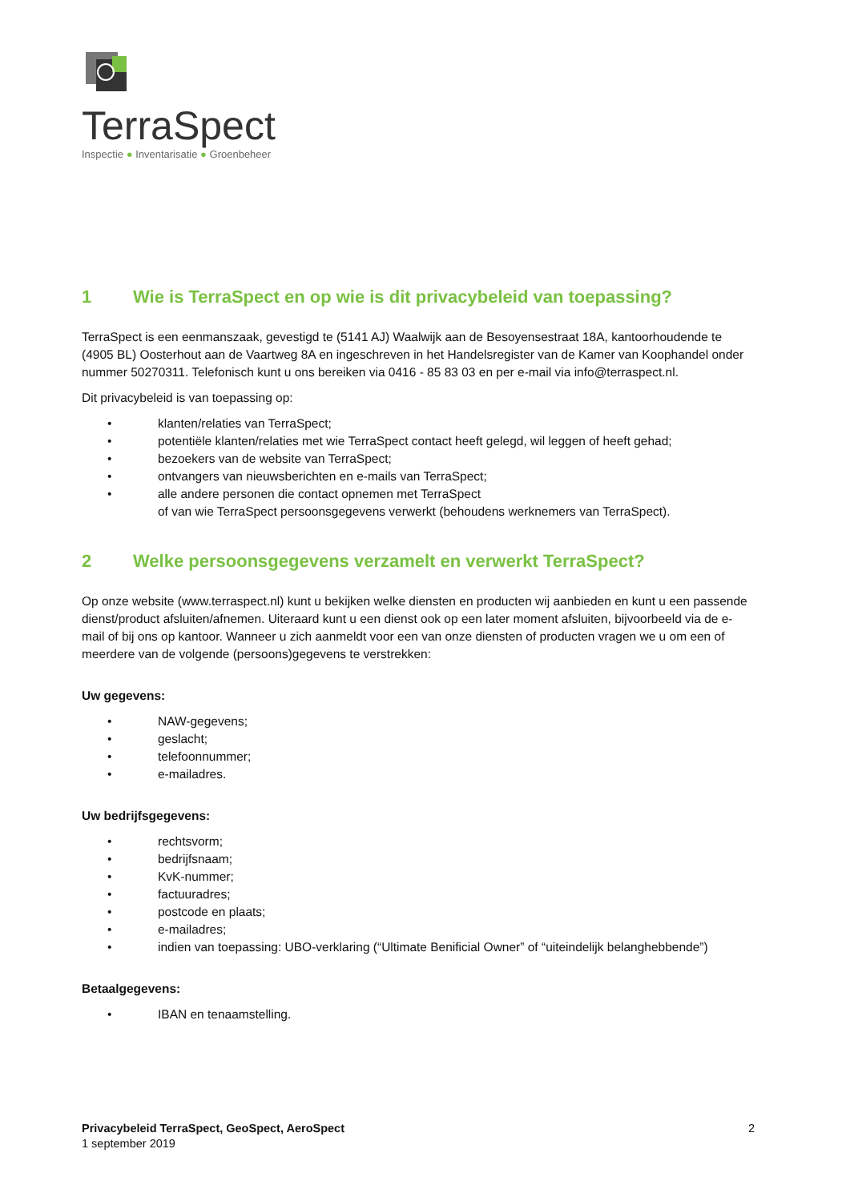TerraSpect
Inspectie ● Inventarisatie ● Groenbeheer
1 Wie is TerraSpect en op wie is dit privacybeleid van toepassing?
TerraSpect is een eenmanszaak, gevestigd te (5141 AJ) Waalwijk aan de Besoyensestraat 18A, kantoorhoudende te (4905 BL) Oosterhout aan de Vaartweg 8A en ingeschreven in het Handelsregister van de Kamer van Koophandel onder nummer 50270311. Telefonisch kunt u ons bereiken via 0416 - 85 83 03 en per e-mail via info@terraspect.nl.
Dit privacybeleid is van toepassing op:
• klanten/relaties van TerraSpect;
• potentiële klanten/relaties met wie TerraSpect contact heeft gelegd, wil leggen of heeft gehad;
• bezoekers van de website van TerraSpect;
• ontvangers van nieuwsberichten en e-mails van TerraSpect;
• alle andere personen die contact opnemen met TerraSpect
of van wie TerraSpect persoonsgegevens verwerkt (behoudens werknemers van TerraSpect).
2 Welke persoonsgegevens verzamelt en verwerkt TerraSpect?
Op onze website (www.terraspect.nl) kunt u bekijken welke diensten en producten wij aanbieden en kunt u een passende dienst/product afsluiten/afnemen. Uiteraard kunt u een dienst ook op een later moment afsluiten, bijvoorbeeld via de e-mail of bij ons op kantoor. Wanneer u zich aanmeldt voor een van onze diensten of producten vragen we u om een of meerdere van de volgende (persoons)gegevens te verstrekken:
Uw gegevens:
• NAW-gegevens;
• geslacht;
• telefoonnummer;
• e-mailadres.
Uw bedrijfsgegevens:
• rechtsvorm;
• bedrijfsnaam;
• KvK-nummer;
• factuuradres;
• postcode en plaats;
• e-mailadres;
• indien van toepassing: UBO-verklaring (“Ultimate Benificial Owner” of “uiteindelijk belanghebbende”)
Betaalgegevens:
• IBAN en tenaamstelling.
Privacybeleid TerraSpect, GeoSpect, AeroSpect
1 september 2019
2